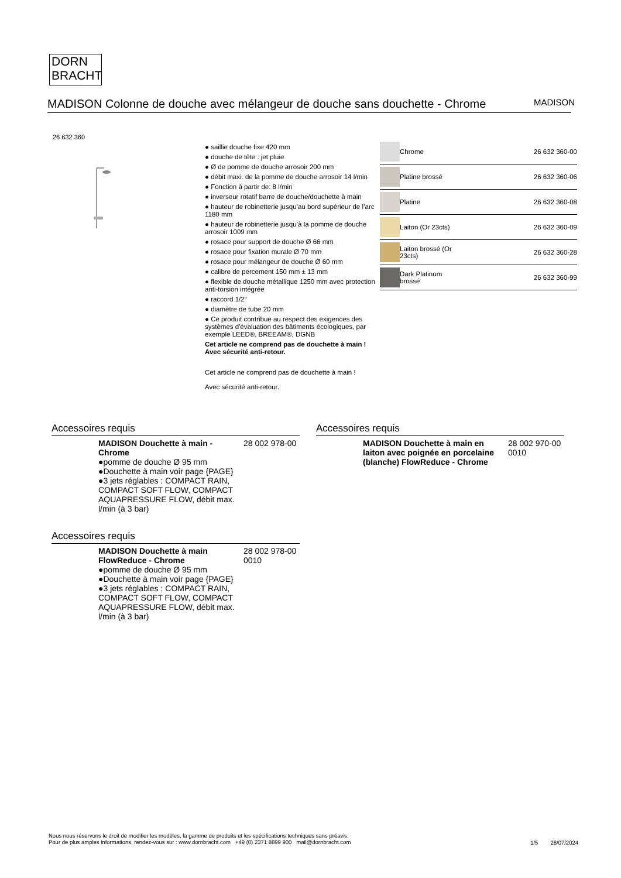DORN
BRACHT
MADISON Colonne de douche avec mélangeur de douche sans douchette - Chrome MADISON
26 632 360
● saillie douche fixe 420 mm
● douche de tête : jet pluie
● Ø de pomme de douche arrosoir 200 mm
● débit maxi. de la pomme de douche arrosoir 14 l/min
● Fonction à partir de: 8 l/min
● inverseur rotatif barre de douche/douchette à main
● hauteur de robinetterie jusqu’au bord supérieur de l’arc 1180 mm
● hauteur de robinetterie jusqu’à la pomme de douche arrosoir 1009 mm
● rosace pour support de douche Ø 66 mm
● rosace pour fixation murale Ø 70 mm
● rosace pour mélangeur de douche Ø 60 mm
● calibre de percement 150 mm ± 13 mm
● flexible de douche métallique 1250 mm avec protection anti-torsion intégrée
● raccord 1/2"
● diamètre de tube 20 mm
● Ce produit contribue au respect des exigences des systèmes d'évaluation des bâtiments écologiques, par exemple LEED®, BREEAM®, DGNB
Cet article ne comprend pas de douchette à main !
Avec sécurité anti-retour.
Cet article ne comprend pas de douchette à main !
Avec sécurité anti-retour.
| | Chrome | 26 632 360-00 |
| | Platine brossé | 26 632 360-06 |
| | Platine | 26 632 360-08 |
| | Laiton (Or 23cts) | 26 632 360-09 |
| | Laiton brossé (Or 23cts) | 26 632 360-28 |
| | Dark Platinum brossé | 26 632 360-99 |
Accessoires requis
| | MADISON Douchette à main - Chrome ●pomme de douche Ø 95 mm ●Douchette à main voir page {PAGE} ●3 jets réglables : COMPACT RAIN, COMPACT SOFT FLOW, COMPACT AQUAPRESSURE FLOW, débit max. l/min (à 3 bar) | 28 002 978-00 |
Accessoires requis
| | MADISON Douchette à main FlowReduce - Chrome ●pomme de douche Ø 95 mm ●Douchette à main voir page {PAGE} ●3 jets réglables : COMPACT RAIN, COMPACT SOFT FLOW, COMPACT AQUAPRESSURE FLOW, débit max. l/min (à 3 bar) | 28 002 978-00 0010 |
Accessoires requis
| | MADISON Douchette à main en laiton avec poignée en porcelaine (blanche) FlowReduce - Chrome | 28 002 970-00 0010 |
Nous nous réservons le droit de modifier les modèles, la gamme de produits et les spécifications techniques sans préavis.
Pour de plus amples informations, rendez-vous sur : www.dornbracht.com +49 (0) 2371 8899 900 mail@dornbracht.com
1/5 28/07/2024